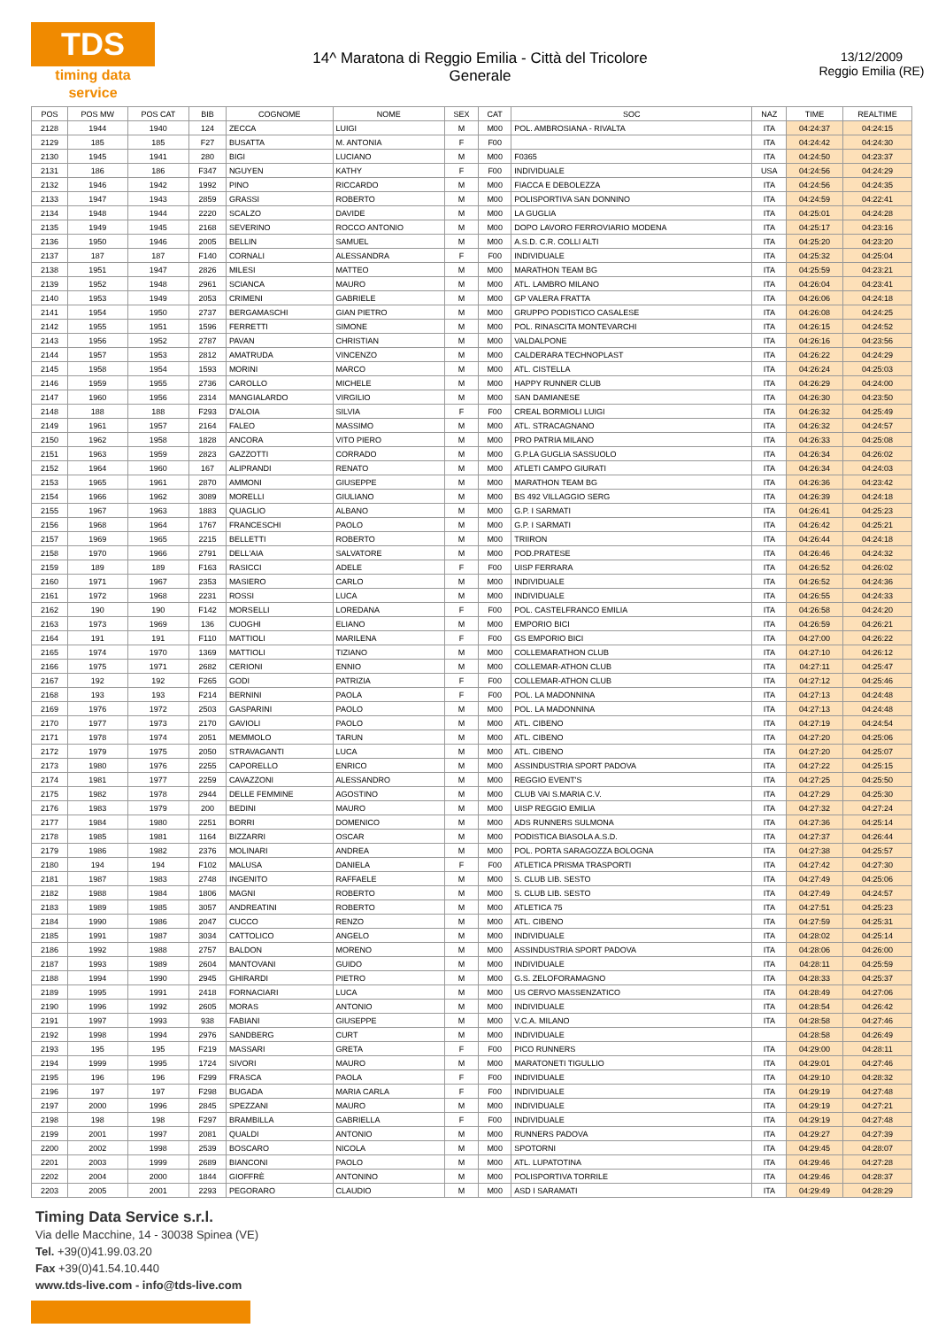TDS
timing data service
14^ Maratona di Reggio Emilia - Città del Tricolore
Generale
13/12/2009
Reggio Emilia (RE)
| POS | POS MW | POS CAT | BIB | COGNOME | NOME | SEX | CAT | SOC | NAZ | TIME | REALTIME |
| --- | --- | --- | --- | --- | --- | --- | --- | --- | --- | --- | --- |
| 2128 | 1944 | 1940 | 124 | ZECCA | LUIGI | M | M00 | POL. AMBROSIANA - RIVALTA | ITA | 04:24:37 | 04:24:15 |
| 2129 | 185 | 185 | F27 | BUSATTA | M. ANTONIA | F | F00 | | ITA | 04:24:42 | 04:24:30 |
| 2130 | 1945 | 1941 | 280 | BIGI | LUCIANO | M | M00 | F0365 | ITA | 04:24:50 | 04:23:37 |
| 2131 | 186 | 186 | F347 | NGUYEN | KATHY | F | F00 | INDIVIDUALE | USA | 04:24:56 | 04:24:29 |
| 2132 | 1946 | 1942 | 1992 | PINO | RICCARDO | M | M00 | FIACCA E DEBOLEZZA | ITA | 04:24:56 | 04:24:35 |
| 2133 | 1947 | 1943 | 2859 | GRASSI | ROBERTO | M | M00 | POLISPORTIVA SAN DONNINO | ITA | 04:24:59 | 04:22:41 |
| 2134 | 1948 | 1944 | 2220 | SCALZO | DAVIDE | M | M00 | LA GUGLIA | ITA | 04:25:01 | 04:24:28 |
| 2135 | 1949 | 1945 | 2168 | SEVERINO | ROCCO ANTONIO | M | M00 | DOPO LAVORO FERROVIARIO MODENA | ITA | 04:25:17 | 04:23:16 |
| 2136 | 1950 | 1946 | 2005 | BELLIN | SAMUEL | M | M00 | A.S.D. C.R. COLLI ALTI | ITA | 04:25:20 | 04:23:20 |
| 2137 | 187 | 187 | F140 | CORNALI | ALESSANDRA | F | F00 | INDIVIDUALE | ITA | 04:25:32 | 04:25:04 |
| 2138 | 1951 | 1947 | 2826 | MILESI | MATTEO | M | M00 | MARATHON TEAM BG | ITA | 04:25:59 | 04:23:21 |
| 2139 | 1952 | 1948 | 2961 | SCIANCA | MAURO | M | M00 | ATL. LAMBRO MILANO | ITA | 04:26:04 | 04:23:41 |
| 2140 | 1953 | 1949 | 2053 | CRIMENI | GABRIELE | M | M00 | GP VALERA FRATTA | ITA | 04:26:06 | 04:24:18 |
| 2141 | 1954 | 1950 | 2737 | BERGAMASCHI | GIAN PIETRO | M | M00 | GRUPPO PODISTICO CASALESE | ITA | 04:26:08 | 04:24:25 |
| 2142 | 1955 | 1951 | 1596 | FERRETTI | SIMONE | M | M00 | POL. RINASCITA MONTEVARCHI | ITA | 04:26:15 | 04:24:52 |
| 2143 | 1956 | 1952 | 2787 | PAVAN | CHRISTIAN | M | M00 | VALDALPONE | ITA | 04:26:16 | 04:23:56 |
| 2144 | 1957 | 1953 | 2812 | AMATRUDA | VINCENZO | M | M00 | CALDERARA TECHNOPLAST | ITA | 04:26:22 | 04:24:29 |
| 2145 | 1958 | 1954 | 1593 | MORINI | MARCO | M | M00 | ATL. CISTELLA | ITA | 04:26:24 | 04:25:03 |
| 2146 | 1959 | 1955 | 2736 | CAROLLO | MICHELE | M | M00 | HAPPY RUNNER CLUB | ITA | 04:26:29 | 04:24:00 |
| 2147 | 1960 | 1956 | 2314 | MANGIALARDO | VIRGILIO | M | M00 | SAN DAMIANESE | ITA | 04:26:30 | 04:23:50 |
| 2148 | 188 | 188 | F293 | D'ALOIA | SILVIA | F | F00 | CREAL BORMIOLI LUIGI | ITA | 04:26:32 | 04:25:49 |
| 2149 | 1961 | 1957 | 2164 | FALEO | MASSIMO | M | M00 | ATL. STRACAGNANO | ITA | 04:26:32 | 04:24:57 |
| 2150 | 1962 | 1958 | 1828 | ANCORA | VITO PIERO | M | M00 | PRO PATRIA MILANO | ITA | 04:26:33 | 04:25:08 |
| 2151 | 1963 | 1959 | 2823 | GAZZOTTI | CORRADO | M | M00 | G.P.LA GUGLIA SASSUOLO | ITA | 04:26:34 | 04:26:02 |
| 2152 | 1964 | 1960 | 167 | ALIPRANDI | RENATO | M | M00 | ATLETI CAMPO GIURATI | ITA | 04:26:34 | 04:24:03 |
| 2153 | 1965 | 1961 | 2870 | AMMONI | GIUSEPPE | M | M00 | MARATHON TEAM BG | ITA | 04:26:36 | 04:23:42 |
| 2154 | 1966 | 1962 | 3089 | MORELLI | GIULIANO | M | M00 | BS 492 VILLAGGIO SERG | ITA | 04:26:39 | 04:24:18 |
| 2155 | 1967 | 1963 | 1883 | QUAGLIO | ALBANO | M | M00 | G.P. I SARMATI | ITA | 04:26:41 | 04:25:23 |
| 2156 | 1968 | 1964 | 1767 | FRANCESCHI | PAOLO | M | M00 | G.P. I SARMATI | ITA | 04:26:42 | 04:25:21 |
| 2157 | 1969 | 1965 | 2215 | BELLETTI | ROBERTO | M | M00 | TRIIRON | ITA | 04:26:44 | 04:24:18 |
| 2158 | 1970 | 1966 | 2791 | DELL'AIA | SALVATORE | M | M00 | POD.PRATESE | ITA | 04:26:46 | 04:24:32 |
| 2159 | 189 | 189 | F163 | RASICCI | ADELE | F | F00 | UISP FERRARA | ITA | 04:26:52 | 04:26:02 |
| 2160 | 1971 | 1967 | 2353 | MASIERO | CARLO | M | M00 | INDIVIDUALE | ITA | 04:26:52 | 04:24:36 |
| 2161 | 1972 | 1968 | 2231 | ROSSI | LUCA | M | M00 | INDIVIDUALE | ITA | 04:26:55 | 04:24:33 |
| 2162 | 190 | 190 | F142 | MORSELLI | LOREDANA | F | F00 | POL. CASTELFRANCO EMILIA | ITA | 04:26:58 | 04:24:20 |
| 2163 | 1973 | 1969 | 136 | CUOGHI | ELIANO | M | M00 | EMPORIO BICI | ITA | 04:26:59 | 04:26:21 |
| 2164 | 191 | 191 | F110 | MATTIOLI | MARILENA | F | F00 | GS EMPORIO BICI | ITA | 04:27:00 | 04:26:22 |
| 2165 | 1974 | 1970 | 1369 | MATTIOLI | TIZIANO | M | M00 | COLLEMARATHON CLUB | ITA | 04:27:10 | 04:26:12 |
| 2166 | 1975 | 1971 | 2682 | CERIONI | ENNIO | M | M00 | COLLEMAR-ATHON CLUB | ITA | 04:27:11 | 04:25:47 |
| 2167 | 192 | 192 | F265 | GODI | PATRIZIA | F | F00 | COLLEMAR-ATHON CLUB | ITA | 04:27:12 | 04:25:46 |
| 2168 | 193 | 193 | F214 | BERNINI | PAOLA | F | F00 | POL. LA MADONNINA | ITA | 04:27:13 | 04:24:48 |
| 2169 | 1976 | 1972 | 2503 | GASPARINI | PAOLO | M | M00 | POL. LA MADONNINA | ITA | 04:27:13 | 04:24:48 |
| 2170 | 1977 | 1973 | 2170 | GAVIOLI | PAOLO | M | M00 | ATL. CIBENO | ITA | 04:27:19 | 04:24:54 |
| 2171 | 1978 | 1974 | 2051 | MEMMOLO | TARUN | M | M00 | ATL. CIBENO | ITA | 04:27:20 | 04:25:06 |
| 2172 | 1979 | 1975 | 2050 | STRAVAGANTI | LUCA | M | M00 | ATL. CIBENO | ITA | 04:27:20 | 04:25:07 |
| 2173 | 1980 | 1976 | 2255 | CAPORELLO | ENRICO | M | M00 | ASSINDUSTRIA SPORT PADOVA | ITA | 04:27:22 | 04:25:15 |
| 2174 | 1981 | 1977 | 2259 | CAVAZZONI | ALESSANDRO | M | M00 | REGGIO EVENT'S | ITA | 04:27:25 | 04:25:50 |
| 2175 | 1982 | 1978 | 2944 | DELLE FEMMINE | AGOSTINO | M | M00 | CLUB VAI S.MARIA C.V. | ITA | 04:27:29 | 04:25:30 |
| 2176 | 1983 | 1979 | 200 | BEDINI | MAURO | M | M00 | UISP REGGIO EMILIA | ITA | 04:27:32 | 04:27:24 |
| 2177 | 1984 | 1980 | 2251 | BORRI | DOMENICO | M | M00 | ADS RUNNERS SULMONA | ITA | 04:27:36 | 04:25:14 |
| 2178 | 1985 | 1981 | 1164 | BIZZARRI | OSCAR | M | M00 | PODISTICA BIASOLA A.S.D. | ITA | 04:27:37 | 04:26:44 |
| 2179 | 1986 | 1982 | 2376 | MOLINARI | ANDREA | M | M00 | POL. PORTA SARAGOZZA BOLOGNA | ITA | 04:27:38 | 04:25:57 |
| 2180 | 194 | 194 | F102 | MALUSA | DANIELA | F | F00 | ATLETICA PRISMA TRASPORTI | ITA | 04:27:42 | 04:27:30 |
| 2181 | 1987 | 1983 | 2748 | INGENITO | RAFFAELE | M | M00 | S. CLUB LIB. SESTO | ITA | 04:27:49 | 04:25:06 |
| 2182 | 1988 | 1984 | 1806 | MAGNI | ROBERTO | M | M00 | S. CLUB LIB. SESTO | ITA | 04:27:49 | 04:24:57 |
| 2183 | 1989 | 1985 | 3057 | ANDREATINI | ROBERTO | M | M00 | ATLETICA 75 | ITA | 04:27:51 | 04:25:23 |
| 2184 | 1990 | 1986 | 2047 | CUCCO | RENZO | M | M00 | ATL. CIBENO | ITA | 04:27:59 | 04:25:31 |
| 2185 | 1991 | 1987 | 3034 | CATTOLICO | ANGELO | M | M00 | INDIVIDUALE | ITA | 04:28:02 | 04:25:14 |
| 2186 | 1992 | 1988 | 2757 | BALDON | MORENO | M | M00 | ASSINDUSTRIA SPORT PADOVA | ITA | 04:28:06 | 04:26:00 |
| 2187 | 1993 | 1989 | 2604 | MANTOVANI | GUIDO | M | M00 | INDIVIDUALE | ITA | 04:28:11 | 04:25:59 |
| 2188 | 1994 | 1990 | 2945 | GHIRARDI | PIETRO | M | M00 | G.S. ZELOFORAMAGNO | ITA | 04:28:33 | 04:25:37 |
| 2189 | 1995 | 1991 | 2418 | FORNACIARI | LUCA | M | M00 | US CERVO MASSENZATICO | ITA | 04:28:49 | 04:27:06 |
| 2190 | 1996 | 1992 | 2605 | MORAS | ANTONIO | M | M00 | INDIVIDUALE | ITA | 04:28:54 | 04:26:42 |
| 2191 | 1997 | 1993 | 938 | FABIANI | GIUSEPPE | M | M00 | V.C.A. MILANO | ITA | 04:28:58 | 04:27:46 |
| 2192 | 1998 | 1994 | 2976 | SANDBERG | CURT | M | M00 | INDIVIDUALE | | 04:28:58 | 04:26:49 |
| 2193 | 195 | 195 | F219 | MASSARI | GRETA | F | F00 | PICO RUNNERS | ITA | 04:29:00 | 04:28:11 |
| 2194 | 1999 | 1995 | 1724 | SIVORI | MAURO | M | M00 | MARATONETI TIGULLIO | ITA | 04:29:01 | 04:27:46 |
| 2195 | 196 | 196 | F299 | FRASCA | PAOLA | F | F00 | INDIVIDUALE | ITA | 04:29:10 | 04:28:32 |
| 2196 | 197 | 197 | F298 | BUGADA | MARIA CARLA | F | F00 | INDIVIDUALE | ITA | 04:29:19 | 04:27:48 |
| 2197 | 2000 | 1996 | 2845 | SPEZZANI | MAURO | M | M00 | INDIVIDUALE | ITA | 04:29:19 | 04:27:21 |
| 2198 | 198 | 198 | F297 | BRAMBILLA | GABRIELLA | F | F00 | INDIVIDUALE | ITA | 04:29:19 | 04:27:48 |
| 2199 | 2001 | 1997 | 2081 | QUALDI | ANTONIO | M | M00 | RUNNERS PADOVA | ITA | 04:29:27 | 04:27:39 |
| 2200 | 2002 | 1998 | 2539 | BOSCARO | NICOLA | M | M00 | SPOTORNI | ITA | 04:29:45 | 04:28:07 |
| 2201 | 2003 | 1999 | 2689 | BIANCONI | PAOLO | M | M00 | ATL. LUPATOTINA | ITA | 04:29:46 | 04:27:28 |
| 2202 | 2004 | 2000 | 1844 | GIOFFRÈ | ANTONINO | M | M00 | POLISPORTIVA TORRILE | ITA | 04:29:46 | 04:28:37 |
| 2203 | 2005 | 2001 | 2293 | PEGORARO | CLAUDIO | M | M00 | ASD I SARAMATI | ITA | 04:29:49 | 04:28:29 |
Timing Data Service s.r.l.
Via delle Macchine, 14 - 30038 Spinea (VE)
Tel. +39(0)41.99.03.20
Fax +39(0)41.54.10.440
www.tds-live.com - info@tds-live.com